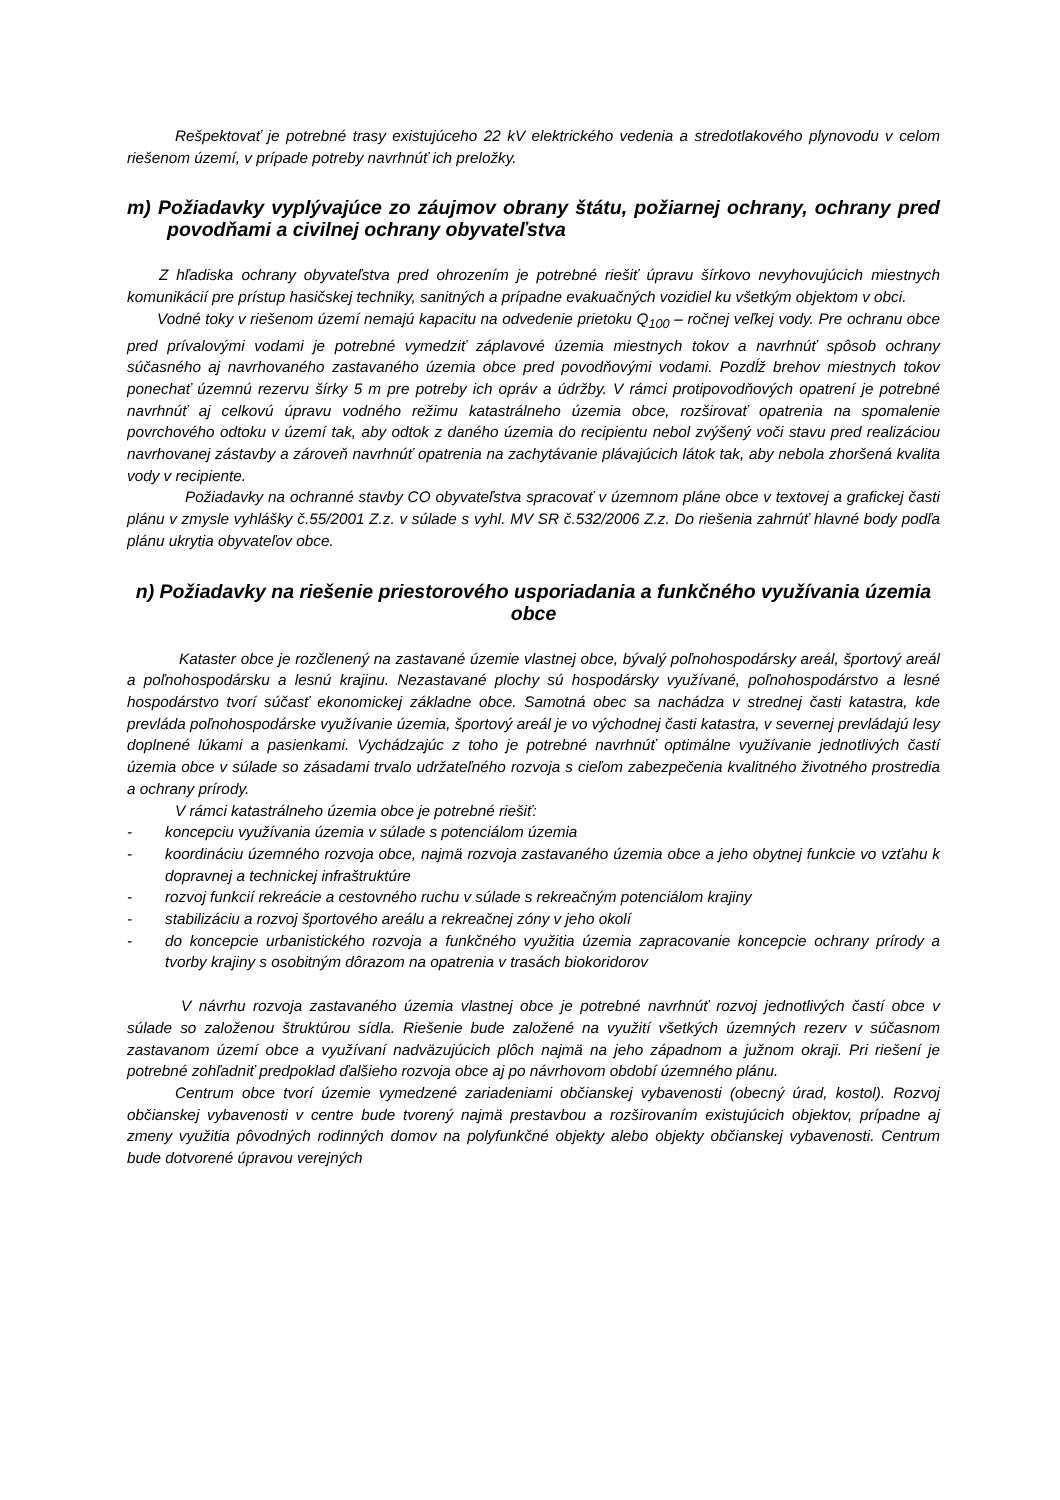Rešpektovať je potrebné trasy existujúceho 22 kV elektrického vedenia a stredotlakového plynovodu v celom riešenom území, v prípade potreby navrhnúť ich preložky.
m) Požiadavky vyplývajúce zo záujmov obrany štátu, požiarnej ochrany, ochrany pred povodňami a civilnej ochrany obyvateľstva
Z hľadiska ochrany obyvateľstva pred ohrozením je potrebné riešiť úpravu šírkovo nevyhovujúcich miestnych komunikácií pre prístup hasičskej techniky, sanitných a prípadne evakuačných vozidiel ku všetkým objektom v obci.
Vodné toky v riešenom území nemajú kapacitu na odvedenie prietoku Q<sub>100</sub> – ročnej veľkej vody. Pre ochranu obce pred prívalovými vodami je potrebné vymedziť záplavové územia miestnych tokov a navrhnúť spôsob ochrany súčasného aj navrhovaného zastavaného územia obce pred povodňovými vodami. Pozdĺž brehov miestnych tokov ponechať územnú rezervu šírky 5 m pre potreby ich opráv a údržby. V rámci protipovodňových opatrení je potrebné navrhnúť aj celkovú úpravu vodného režimu katastrálneho územia obce, rozširovať opatrenia na spomalenie povrchového odtoku v území tak, aby odtok z daného územia do recipientu nebol zvýšený voči stavu pred realizáciou navrhovanej zástavby a zároveň navrhnúť opatrenia na zachytávanie plávajúcich látok tak, aby nebola zhoršená kvalita vody v recipiente.
Požiadavky na ochranné stavby CO obyvateľstva spracovať v územnom pláne obce v textovej a grafickej časti plánu v zmysle vyhlášky č.55/2001 Z.z. v súlade s vyhl. MV SR č.532/2006 Z.z. Do riešenia zahrnúť hlavné body podľa plánu ukrytia obyvateľov obce.
n) Požiadavky na riešenie priestorového usporiadania a funkčného využívania územia obce
Kataster obce je rozčlenený na zastavané územie vlastnej obce, bývalý poľnohospodársky areál, športový areál a poľnohospodársku a lesnú krajinu. Nezastavané plochy sú hospodársky využívané, poľnohospodárstvo a lesné hospodárstvo tvorí súčasť ekonomickej základne obce. Samotná obec sa nachádza v strednej časti katastra, kde prevláda poľnohospodárske využívanie územia, športový areál je vo východnej časti katastra, v severnej prevládajú lesy doplnené lúkami a pasienkami. Vychádzajúc z toho je potrebné navrhnúť optimálne využívanie jednotlivých častí územia obce v súlade so zásadami trvalo udržateľného rozvoja s cieľom zabezpečenia kvalitného životného prostredia a ochrany prírody.
V rámci katastrálneho územia obce je potrebné riešiť:
- koncepciu využívania územia v súlade s potenciálom územia
- koordináciu územného rozvoja obce, najmä rozvoja zastavaného územia obce a jeho obytnej funkcie vo vzťahu k dopravnej a technickej infraštruktúre
- rozvoj funkcií rekreácie a cestovného ruchu v súlade s rekreačným potenciálom krajiny
- stabilizáciu a rozvoj športového areálu a rekreačnej zóny v jeho okolí
- do koncepcie urbanistického rozvoja a funkčného využitia územia zapracovanie koncepcie ochrany prírody a tvorby krajiny s osobitným dôrazom na opatrenia v trasách biokoridorov
V návrhu rozvoja zastavaného územia vlastnej obce je potrebné navrhnúť rozvoj jednotlivých častí obce v súlade so založenou štruktúrou sídla. Riešenie bude založené na využití všetkých územných rezerv v súčasnom zastavanom území obce a využívaní nadväzujúcich plôch najmä na jeho západnom a južnom okraji. Pri riešení je potrebné zohľadniť predpoklad ďalšieho rozvoja obce aj po návrhovom období územného plánu.
Centrum obce tvorí územie vymedzené zariadeniami občianskej vybavenosti (obecný úrad, kostol). Rozvoj občianskej vybavenosti v centre bude tvorený najmä prestavbou a rozširovaním existujúcich objektov, prípadne aj zmeny využitia pôvodných rodinných domov na polyfunkčné objekty alebo objekty občianskej vybavenosti. Centrum bude dotvorené úpravou verejných